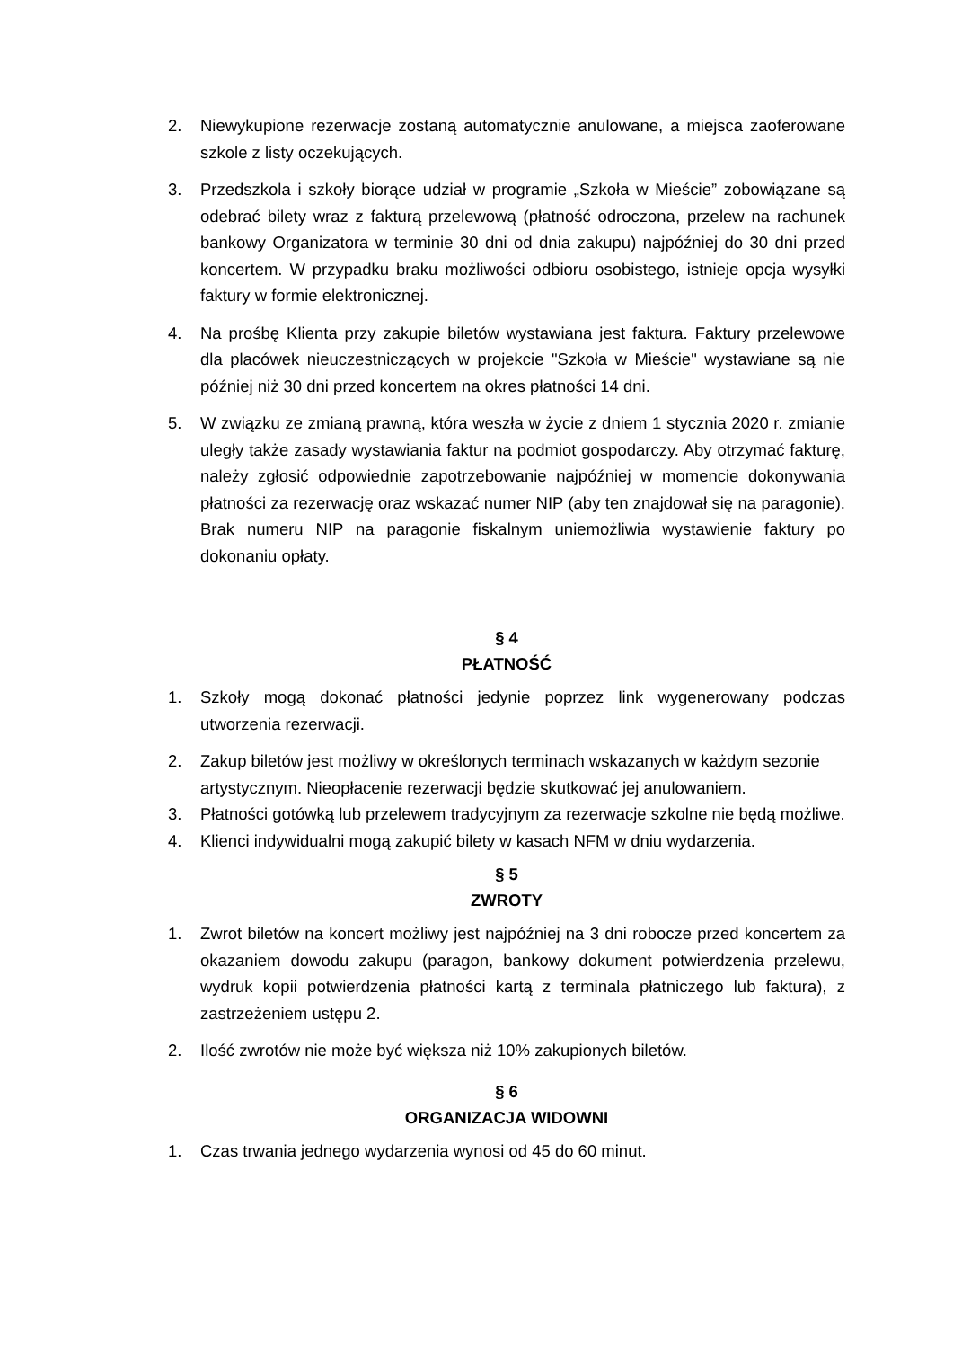2. Niewykupione rezerwacje zostaną automatycznie anulowane, a miejsca zaoferowane szkole z listy oczekujących.
3. Przedszkola i szkoły biorące udział w programie „Szkoła w Mieście” zobowiązane są odebrać bilety wraz z fakturą przelewową (płatność odroczona, przelew na rachunek bankowy Organizatora w terminie 30 dni od dnia zakupu) najpóźniej do 30 dni przed koncertem. W przypadku braku możliwości odbioru osobistego, istnieje opcja wysyłki faktury w formie elektronicznej.
4. Na prośbę Klienta przy zakupie biletów wystawiana jest faktura. Faktury przelewowe dla placówek nieuczestniczących w projekcie "Szkoła w Mieście" wystawiane są nie później niż 30 dni przed koncertem na okres płatności 14 dni.
5. W związku ze zmianą prawną, która weszła w życie z dniem 1 stycznia 2020 r. zmianie uległy także zasady wystawiania faktur na podmiot gospodarczy. Aby otrzymać fakturę, należy zgłosić odpowiednie zapotrzebowanie najpóźniej w momencie dokonywania płatności za rezerwację oraz wskazać numer NIP (aby ten znajdował się na paragonie). Brak numeru NIP na paragonie fiskalnym uniemożliwia wystawienie faktury po dokonaniu opłaty.
§ 4
PŁATNOŚĆ
1. Szkoły mogą dokonać płatności jedynie poprzez link wygenerowany podczas utworzenia rezerwacji.
2. Zakup biletów jest możliwy w określonych terminach wskazanych w każdym sezonie artystycznym. Nieopłacenie rezerwacji będzie skutkować jej anulowaniem.
3. Płatności gotówką lub przelewem tradycyjnym za rezerwacje szkolne nie będą możliwe.
4. Klienci indywidualni mogą zakupić bilety w kasach NFM w dniu wydarzenia.
§ 5
ZWROTY
1. Zwrot biletów na koncert możliwy jest najpóźniej na 3 dni robocze przed koncertem za okazaniem dowodu zakupu (paragon, bankowy dokument potwierdzenia przelewu, wydruk kopii potwierdzenia płatności kartą z terminala płatniczego lub faktura), z zastrzeżeniem ustępu 2.
2. Ilość zwrotów nie może być większa niż 10% zakupionych biletów.
§ 6
ORGANIZACJA WIDOWNI
1. Czas trwania jednego wydarzenia wynosi od 45 do 60 minut.